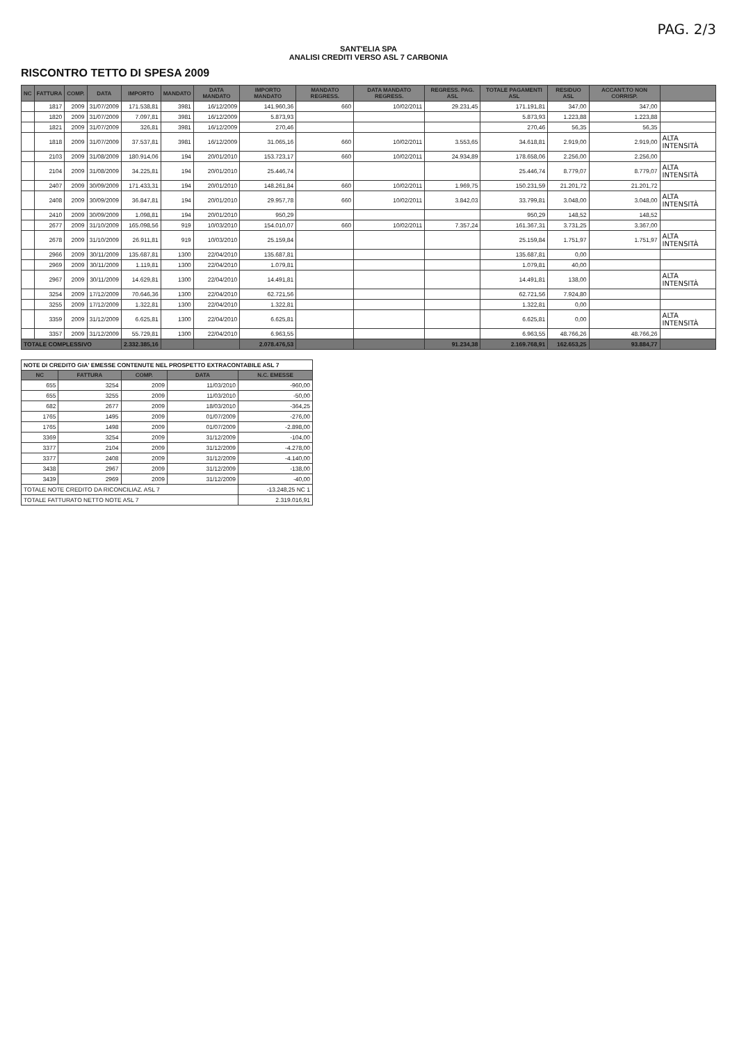PAG. 2/3
SANT'ELIA SPA
ANALISI CREDITI VERSO ASL 7 CARBONIA
RISCONTRO TETTO DI SPESA 2009
| NC | FATTURA | COMP. | DATA | IMPORTO | MANDATO | DATA MANDATO | IMPORTO MANDATO | MANDATO REGRESS. | DATA MANDATO REGRESS. | REGRESS. PAG. ASL | TOTALE PAGAMENTI ASL | RESIDUO ASL | ACCANT.TO NON CORRISP. | |
| --- | --- | --- | --- | --- | --- | --- | --- | --- | --- | --- | --- | --- | --- | --- |
| | 1817 | 2009 | 31/07/2009 | 171.538,81 | 3981 | 16/12/2009 | 141.960,36 | 660 | 10/02/2011 | 29.231,45 | 171.191,81 | 347,00 | 347,00 | |
| | 1820 | 2009 | 31/07/2009 | 7.097,81 | 3981 | 16/12/2009 | 5.873,93 | | | | 5.873,93 | 1.223,88 | 1.223,88 | |
| | 1821 | 2009 | 31/07/2009 | 326,81 | 3981 | 16/12/2009 | 270,46 | | | | 270,46 | 56,35 | 56,35 | |
| | 1818 | 2009 | 31/07/2009 | 37.537,81 | 3981 | 16/12/2009 | 31.065,16 | 660 | 10/02/2011 | 3.553,65 | 34.618,81 | 2.919,00 | 2.919,00 | ALTA INTENSITÀ |
| | 2103 | 2009 | 31/08/2009 | 180.914,06 | 194 | 20/01/2010 | 153.723,17 | 660 | 10/02/2011 | 24.934,89 | 178.658,06 | 2.256,00 | 2.256,00 | |
| | 2104 | 2009 | 31/08/2009 | 34.225,81 | 194 | 20/01/2010 | 25.446,74 | | | | 25.446,74 | 8.779,07 | 8.779,07 | ALTA INTENSITÀ |
| | 2407 | 2009 | 30/09/2009 | 171.433,31 | 194 | 20/01/2010 | 148.261,84 | 660 | 10/02/2011 | 1.969,75 | 150.231,59 | 21.201,72 | 21.201,72 | |
| | 2408 | 2009 | 30/09/2009 | 36.847,81 | 194 | 20/01/2010 | 29.957,78 | 660 | 10/02/2011 | 3.842,03 | 33.799,81 | 3.048,00 | 3.048,00 | ALTA INTENSITÀ |
| | 2410 | 2009 | 30/09/2009 | 1.098,81 | 194 | 20/01/2010 | 950,29 | | | | 950,29 | 148,52 | 148,52 | |
| | 2677 | 2009 | 31/10/2009 | 165.098,56 | 919 | 10/03/2010 | 154.010,07 | 660 | 10/02/2011 | 7.357,24 | 161.367,31 | 3.731,25 | 3.367,00 | |
| | 2678 | 2009 | 31/10/2009 | 26.911,81 | 919 | 10/03/2010 | 25.159,84 | | | | 25.159,84 | 1.751,97 | 1.751,97 | ALTA INTENSITÀ |
| | 2966 | 2009 | 30/11/2009 | 135.687,81 | 1300 | 22/04/2010 | 135.687,81 | | | | 135.687,81 | 0,00 | | |
| | 2969 | 2009 | 30/11/2009 | 1.119,81 | 1300 | 22/04/2010 | 1.079,81 | | | | 1.079,81 | 40,00 | | |
| | 2967 | 2009 | 30/11/2009 | 14.629,81 | 1300 | 22/04/2010 | 14.491,81 | | | | 14.491,81 | 138,00 | | ALTA INTENSITÀ |
| | 3254 | 2009 | 17/12/2009 | 70.646,36 | 1300 | 22/04/2010 | 62.721,56 | | | | 62.721,56 | 7.924,80 | | |
| | 3255 | 2009 | 17/12/2009 | 1.322,81 | 1300 | 22/04/2010 | 1.322,81 | | | | 1.322,81 | 0,00 | | |
| | 3359 | 2009 | 31/12/2009 | 6.625,81 | 1300 | 22/04/2010 | 6.625,81 | | | | 6.625,81 | 0,00 | | ALTA INTENSITÀ |
| | 3357 | 2009 | 31/12/2009 | 55.729,81 | 1300 | 22/04/2010 | 6.963,55 | | | | 6.963,55 | 48.766,26 | 48.766,26 | |
| TOTALE COMPLESSIVO | | | | 2.332.385,16 | | | 2.078.476,53 | | | 91.234,38 | 2.169.768,91 | 162.653,25 | 93.884,77 | |
| NOTE DI CREDITO GIA' EMESSE CONTENUTE NEL PROSPETTO EXTRACONTABILE ASL 7 | | | | |
| NC | FATTURA | COMP. | DATA | N.C. EMESSE |
| 655 | 3254 | 2009 | 11/03/2010 | -960,00 |
| 655 | 3255 | 2009 | 11/03/2010 | -50,00 |
| 682 | 2677 | 2009 | 18/03/2010 | -364,25 |
| 1765 | 1495 | 2009 | 01/07/2009 | -276,00 |
| 1765 | 1498 | 2009 | 01/07/2009 | -2.898,00 |
| 3369 | 3254 | 2009 | 31/12/2009 | -104,00 |
| 3377 | 2104 | 2009 | 31/12/2009 | -4.278,00 |
| 3377 | 2408 | 2009 | 31/12/2009 | -4.140,00 |
| 3438 | 2967 | 2009 | 31/12/2009 | -138,00 |
| 3439 | 2969 | 2009 | 31/12/2009 | -40,00 |
| TOTALE NOTE CREDITO DA RICONCILIAZ. ASL 7 | | | | -13.248,25 NC 1 |
| TOTALE FATTURATO NETTO NOTE ASL 7 | | | | 2.319.016,91 |